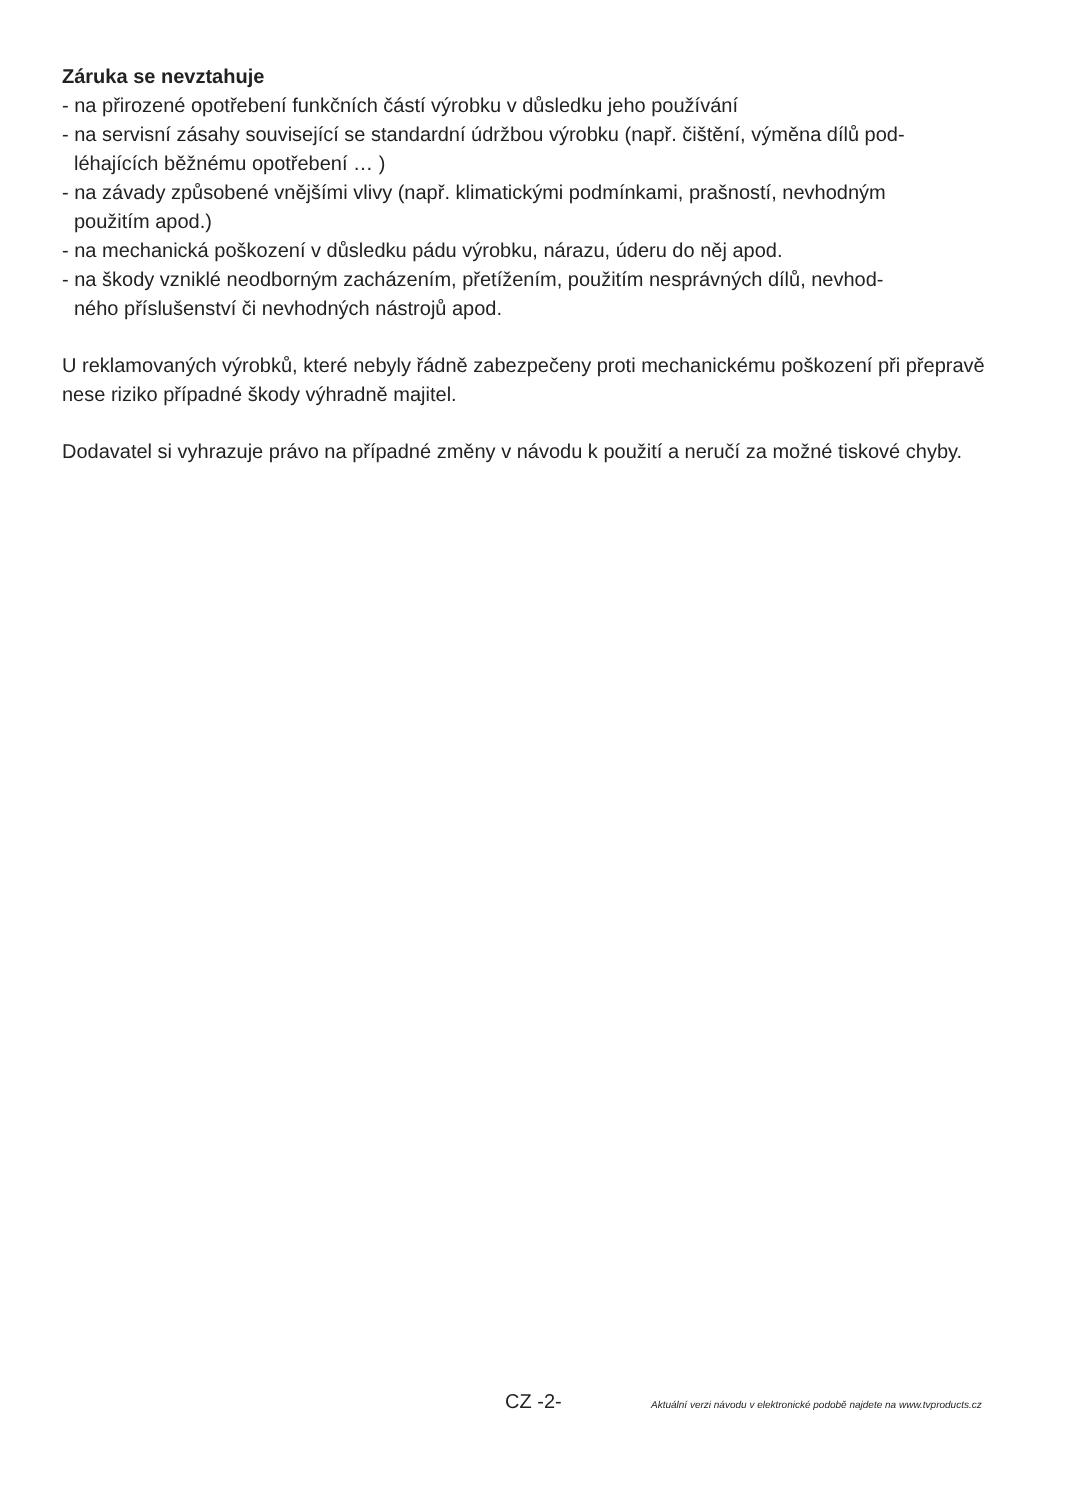Záruka se nevztahuje
- na přirozené opotřebení funkčních částí výrobku v důsledku jeho používání
- na servisní zásahy související se standardní údržbou výrobku (např. čištění, výměna dílů pod-
léhajících běžnému opotřebení … )
- na závady způsobené vnějšími vlivy (např. klimatickými podmínkami, prašností, nevhodným
použitím apod.)
- na mechanická poškození v důsledku pádu výrobku, nárazu, úderu do něj apod.
- na škody vzniklé neodborným zacházením, přetížením, použitím nesprávných dílů, nevhod-
ného příslušenství či nevhodných nástrojů apod.
U reklamovaných výrobků, které nebyly řádně zabezpečeny proti mechanickému poškození při přepravě nese riziko případné škody výhradně majitel.
Dodavatel si vyhrazuje právo na případné změny v návodu k použití a neručí za možné tiskové chyby.
CZ -2- Aktuální verzi návodu v elektronické podobě najdete na www.tvproducts.cz